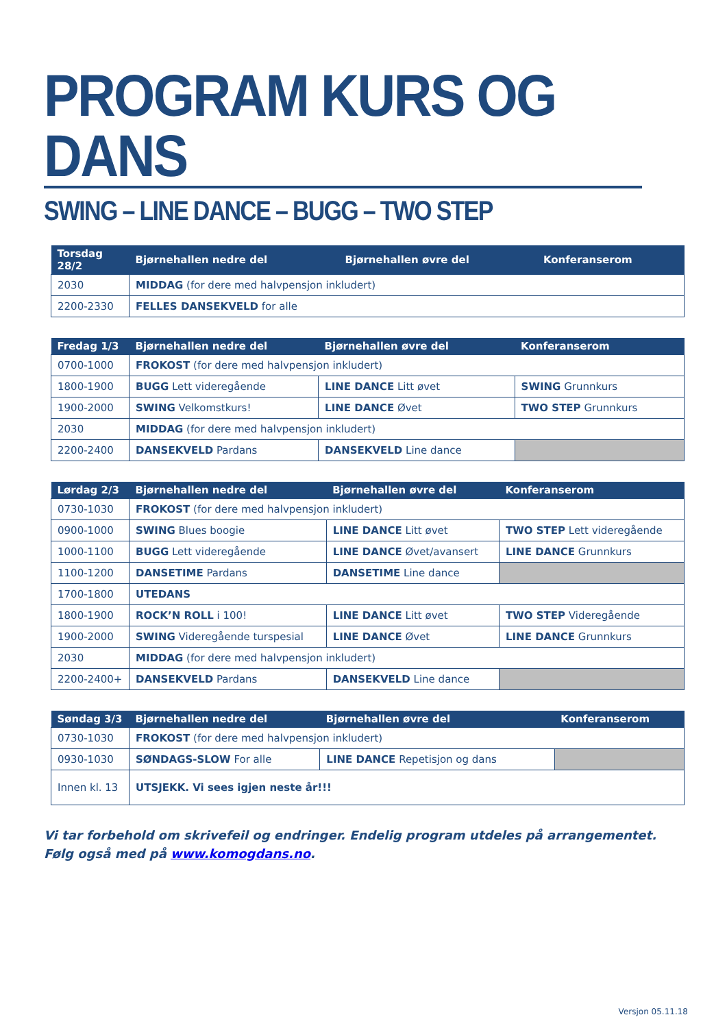PROGRAM KURS OG DANS
SWING – LINE DANCE – BUGG – TWO STEP
| Torsdag 28/2 | Bjørnehallen nedre del | Bjørnehallen øvre del | Konferanserom |
| --- | --- | --- | --- |
| 2030 | MIDDAG (for dere med halvpensjon inkludert) | | |
| 2200-2330 | FELLES DANSEKVELD for alle | | |
| Fredag 1/3 | Bjørnehallen nedre del | Bjørnehallen øvre del | Konferanserom |
| --- | --- | --- | --- |
| 0700-1000 | FROKOST (for dere med halvpensjon inkludert) | | |
| 1800-1900 | BUGG Lett videregående | LINE DANCE Litt øvet | SWING Grunnkurs |
| 1900-2000 | SWING Velkomstkurs! | LINE DANCE Øvet | TWO STEP Grunnkurs |
| 2030 | MIDDAG (for dere med halvpensjon inkludert) | | |
| 2200-2400 | DANSEKVELD Pardans | DANSEKVELD Line dance | |
| Lørdag 2/3 | Bjørnehallen nedre del | Bjørnehallen øvre del | Konferanserom |
| --- | --- | --- | --- |
| 0730-1030 | FROKOST (for dere med halvpensjon inkludert) | | |
| 0900-1000 | SWING Blues boogie | LINE DANCE Litt øvet | TWO STEP Lett videregående |
| 1000-1100 | BUGG Lett videregående | LINE DANCE Øvet/avansert | LINE DANCE Grunnkurs |
| 1100-1200 | DANSETIME Pardans | DANSETIME Line dance | |
| 1700-1800 | UTEDANS | | |
| 1800-1900 | ROCK’N ROLL i 100! | LINE DANCE Litt øvet | TWO STEP Videregående |
| 1900-2000 | SWING Videregående turspesial | LINE DANCE Øvet | LINE DANCE Grunnkurs |
| 2030 | MIDDAG (for dere med halvpensjon inkludert) | | |
| 2200-2400+ | DANSEKVELD Pardans | DANSEKVELD Line dance | |
| Søndag 3/3 | Bjørnehallen nedre del | Bjørnehallen øvre del | Konferanserom |
| --- | --- | --- | --- |
| 0730-1030 | FROKOST (for dere med halvpensjon inkludert) | | |
| 0930-1030 | SØNDAGS-SLOW For alle | LINE DANCE Repetisjon og dans | |
| Innen kl. 13 | UTSJEKK. Vi sees igjen neste år!!! | | |
Vi tar forbehold om skrivefeil og endringer. Endelig program utdeles på arrangementet.
Følg også med på www.komogdans.no.
Versjon 05.11.18